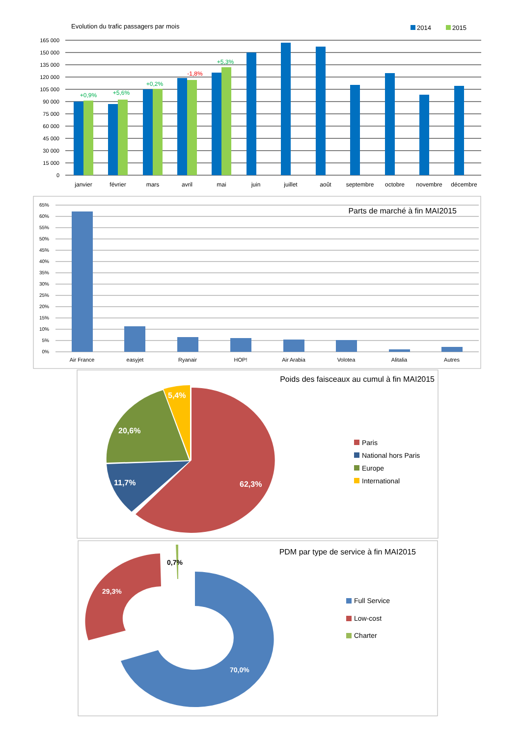Evolution du trafic passagers par mois
2014
2015
165 000
150 000
135 000
120 000
105 000
90 000
75 000
60 000
45 000
30 000
15 000
0
+0,9%
+5,6%
+0,2%
-1,8%
+5,3%
janvier
février
mars
avril
mai
juin
juillet
août
septembre
octobre
novembre
décembre
Parts de marché à fin MAI2015
65%
60%
55%
50%
45%
40%
35%
30%
25%
20%
15%
10%
5%
0%
Air France
easyjet
Ryanair
HOP!
Air Arabia
Volotea
Alitalia
Autres
Poids des faisceaux au cumul à fin MAI2015
62,3%
11,7%
20,6%
5,4%
Paris
National hors Paris
Europe
International
PDM par type de service à fin MAI2015
70,0%
29,3%
0,7%
Full Service
Low-cost
Charter